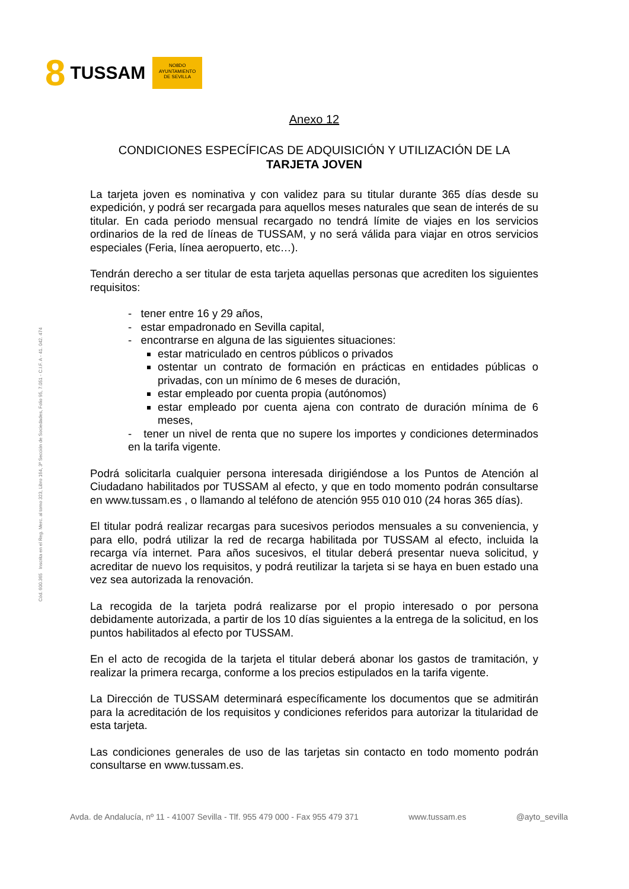8 TUSSAM
NO8DO
AYUNTAMIENTO
DE SEVILLA
Cód. 600.365 Inscrita en el Reg. Merc. al tomo 323, Libro 164, 3ª Sección de Sociedades, Folio 95, 7.051 - C.I.F. A - 41. 042. 474
Anexo 12
CONDICIONES ESPECÍFICAS DE ADQUISICIÓN Y UTILIZACIÓN DE LA
TARJETA JOVEN
La tarjeta joven es nominativa y con validez para su titular durante 365 días desde su expedición, y podrá ser recargada para aquellos meses naturales que sean de interés de su titular. En cada periodo mensual recargado no tendrá límite de viajes en los servicios ordinarios de la red de líneas de TUSSAM, y no será válida para viajar en otros servicios especiales (Feria, línea aeropuerto, etc…).
Tendrán derecho a ser titular de esta tarjeta aquellas personas que acrediten los siguientes requisitos:
- tener entre 16 y 29 años,
- estar empadronado en Sevilla capital,
- encontrarse en alguna de las siguientes situaciones:
estar matriculado en centros públicos o privados
ostentar un contrato de formación en prácticas en entidades públicas o privadas, con un mínimo de 6 meses de duración,
estar empleado por cuenta propia (autónomos)
estar empleado por cuenta ajena con contrato de duración mínima de 6 meses,
- tener un nivel de renta que no supere los importes y condiciones determinados en la tarifa vigente.
Podrá solicitarla cualquier persona interesada dirigiéndose a los Puntos de Atención al Ciudadano habilitados por TUSSAM al efecto, y que en todo momento podrán consultarse en www.tussam.es , o llamando al teléfono de atención 955 010 010 (24 horas 365 días).
El titular podrá realizar recargas para sucesivos periodos mensuales a su conveniencia, y para ello, podrá utilizar la red de recarga habilitada por TUSSAM al efecto, incluida la recarga vía internet. Para años sucesivos, el titular deberá presentar nueva solicitud, y acreditar de nuevo los requisitos, y podrá reutilizar la tarjeta si se haya en buen estado una vez sea autorizada la renovación.
La recogida de la tarjeta podrá realizarse por el propio interesado o por persona debidamente autorizada, a partir de los 10 días siguientes a la entrega de la solicitud, en los puntos habilitados al efecto por TUSSAM.
En el acto de recogida de la tarjeta el titular deberá abonar los gastos de tramitación, y realizar la primera recarga, conforme a los precios estipulados en la tarifa vigente.
La Dirección de TUSSAM determinará específicamente los documentos que se admitirán para la acreditación de los requisitos y condiciones referidos para autorizar la titularidad de esta tarjeta.
Las condiciones generales de uso de las tarjetas sin contacto en todo momento podrán consultarse en www.tussam.es.
Avda. de Andalucía, nº 11 - 41007 Sevilla - Tlf. 955 479 000 - Fax 955 479 371 www.tussam.es @ayto_sevilla